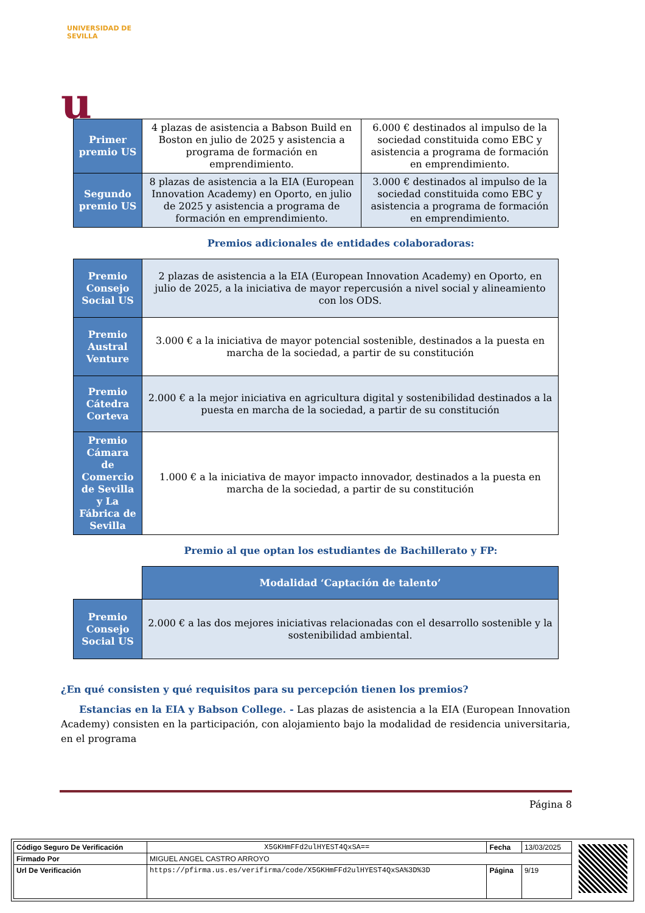UNIVERSIDAD DE SEVILLA
u
| Primer premio US | 4 plazas de asistencia a Babson Build en Boston en julio de 2025 y asistencia a programa de formación en emprendimiento. | 6.000 € destinados al impulso de la sociedad constituida como EBC y asistencia a programa de formación en emprendimiento. |
| Segundo premio US | 8 plazas de asistencia a la EIA (European Innovation Academy) en Oporto, en julio de 2025 y asistencia a programa de formación en emprendimiento. | 3.000 € destinados al impulso de la sociedad constituida como EBC y asistencia a programa de formación en emprendimiento. |
Premios adicionales de entidades colaboradoras:
| Premio Consejo Social US | 2 plazas de asistencia a la EIA (European Innovation Academy) en Oporto, en julio de 2025, a la iniciativa de mayor repercusión a nivel social y alineamiento con los ODS. |
| Premio Austral Venture | 3.000 € a la iniciativa de mayor potencial sostenible, destinados a la puesta en marcha de la sociedad, a partir de su constitución |
| Premio Cátedra Corteva | 2.000 € a la mejor iniciativa en agricultura digital y sostenibilidad destinados a la puesta en marcha de la sociedad, a partir de su constitución |
| Premio Cámara de Comercio de Sevilla y La Fábrica de Sevilla | 1.000 € a la iniciativa de mayor impacto innovador, destinados a la puesta en marcha de la sociedad, a partir de su constitución |
Premio al que optan los estudiantes de Bachillerato y FP:
| | Modalidad ‘Captación de talento’ |
| Premio Consejo Social US | 2.000 € a las dos mejores iniciativas relacionadas con el desarrollo sostenible y la sostenibilidad ambiental. |
¿En qué consisten y qué requisitos para su percepción tienen los premios?
Estancias en la EIA y Babson College. - Las plazas de asistencia a la EIA (European Innovation Academy) consisten en la participación, con alojamiento bajo la modalidad de residencia universitaria, en el programa
Página 8
| Código Seguro De Verificación | X5GKHmFFd2ulHYEST4QxSA== | Fecha | 13/03/2025 |
| Firmado Por | MIGUEL ANGEL CASTRO ARROYO | | |
| Url De Verificación | https://pfirma.us.es/verifirma/code/X5GKHmFFd2ulHYEST4QxSA%3D%3D | Página | 9/19 |